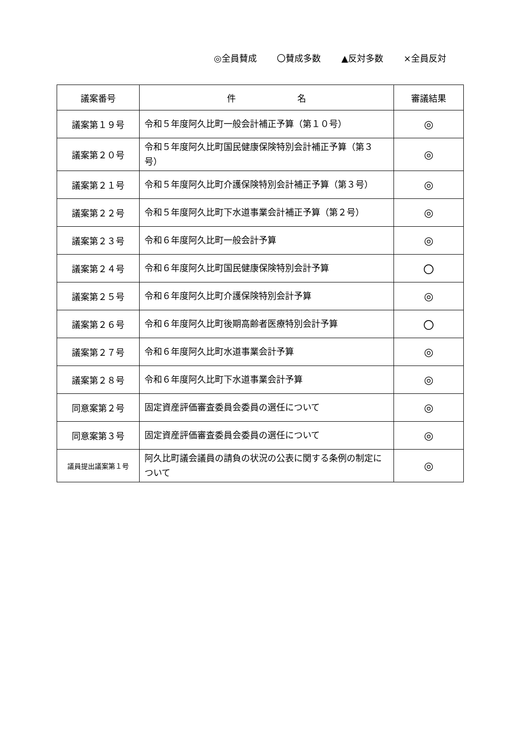◎全員賛成 〇賛成多数 ▲反対多数 ×全員反対
| 議案番号 | 件 名 | 審議結果 |
| --- | --- | --- |
| 議案第１９号 | 令和５年度阿久比町一般会計補正予算（第１０号） | ◎ |
| 議案第２０号 | 令和５年度阿久比町国民健康保険特別会計補正予算（第３号） | ◎ |
| 議案第２１号 | 令和５年度阿久比町介護保険特別会計補正予算（第３号） | ◎ |
| 議案第２２号 | 令和５年度阿久比町下水道事業会計補正予算（第２号） | ◎ |
| 議案第２３号 | 令和６年度阿久比町一般会計予算 | ◎ |
| 議案第２４号 | 令和６年度阿久比町国民健康保険特別会計予算 | 〇 |
| 議案第２５号 | 令和６年度阿久比町介護保険特別会計予算 | ◎ |
| 議案第２６号 | 令和６年度阿久比町後期高齢者医療特別会計予算 | 〇 |
| 議案第２７号 | 令和６年度阿久比町水道事業会計予算 | ◎ |
| 議案第２８号 | 令和６年度阿久比町下水道事業会計予算 | ◎ |
| 同意案第２号 | 固定資産評価審査委員会委員の選任について | ◎ |
| 同意案第３号 | 固定資産評価審査委員会委員の選任について | ◎ |
| 議員提出議案第１号 | 阿久比町議会議員の請負の状況の公表に関する条例の制定について | ◎ |